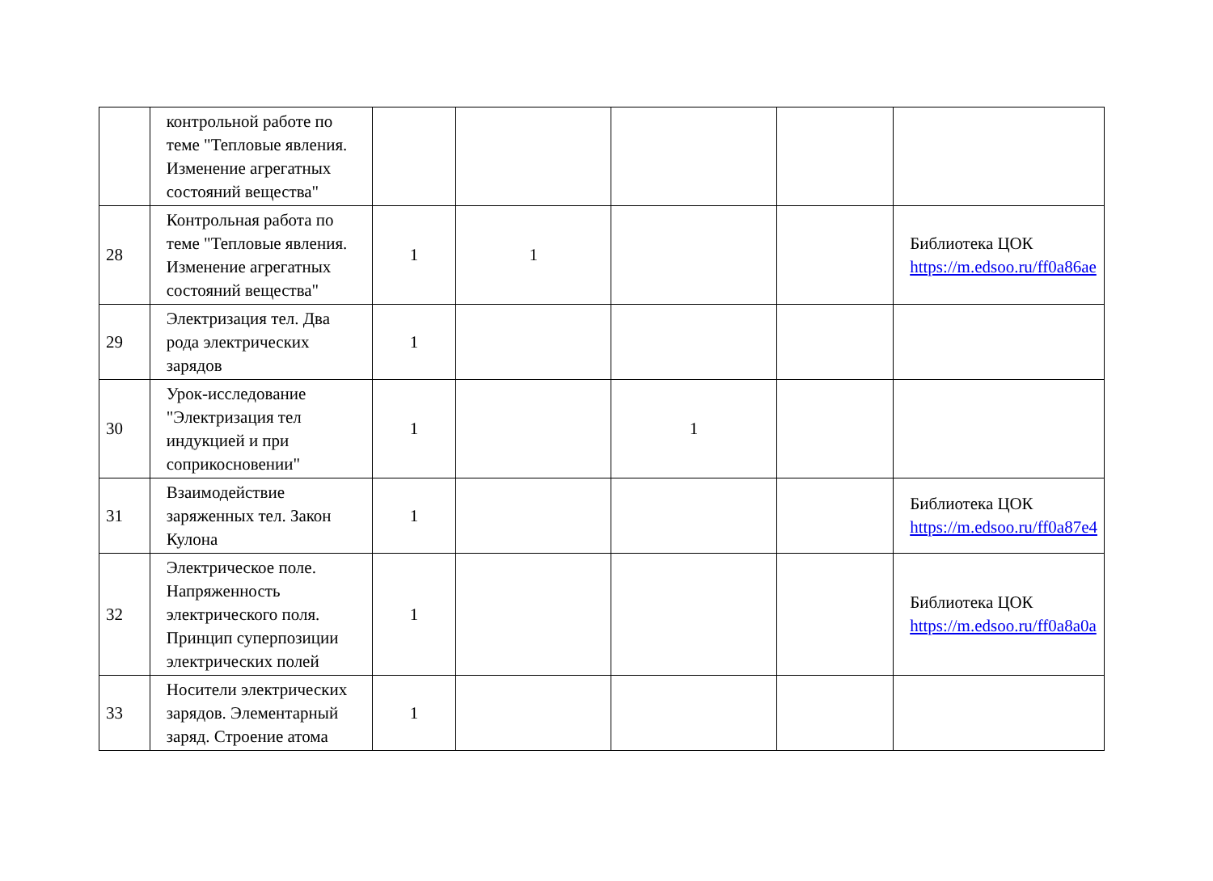| | контрольной работе по теме "Тепловые явления. Изменение агрегатных состояний вещества" | | | | | |
| 28 | Контрольная работа по теме "Тепловые явления. Изменение агрегатных состояний вещества" | 1 | 1 | | | Библиотека ЦОК https://m.edsoo.ru/ff0a86ae |
| 29 | Электризация тел. Два рода электрических зарядов | 1 | | | | |
| 30 | Урок-исследование "Электризация тел индукцией и при соприкосновении" | 1 | | 1 | | |
| 31 | Взаимодействие заряженных тел. Закон Кулона | 1 | | | | Библиотека ЦОК https://m.edsoo.ru/ff0a87e4 |
| 32 | Электрическое поле. Напряженность электрического поля. Принцип суперпозиции электрических полей | 1 | | | | Библиотека ЦОК https://m.edsoo.ru/ff0a8a0a |
| 33 | Носители электрических зарядов. Элементарный заряд. Строение атома | 1 | | | | |